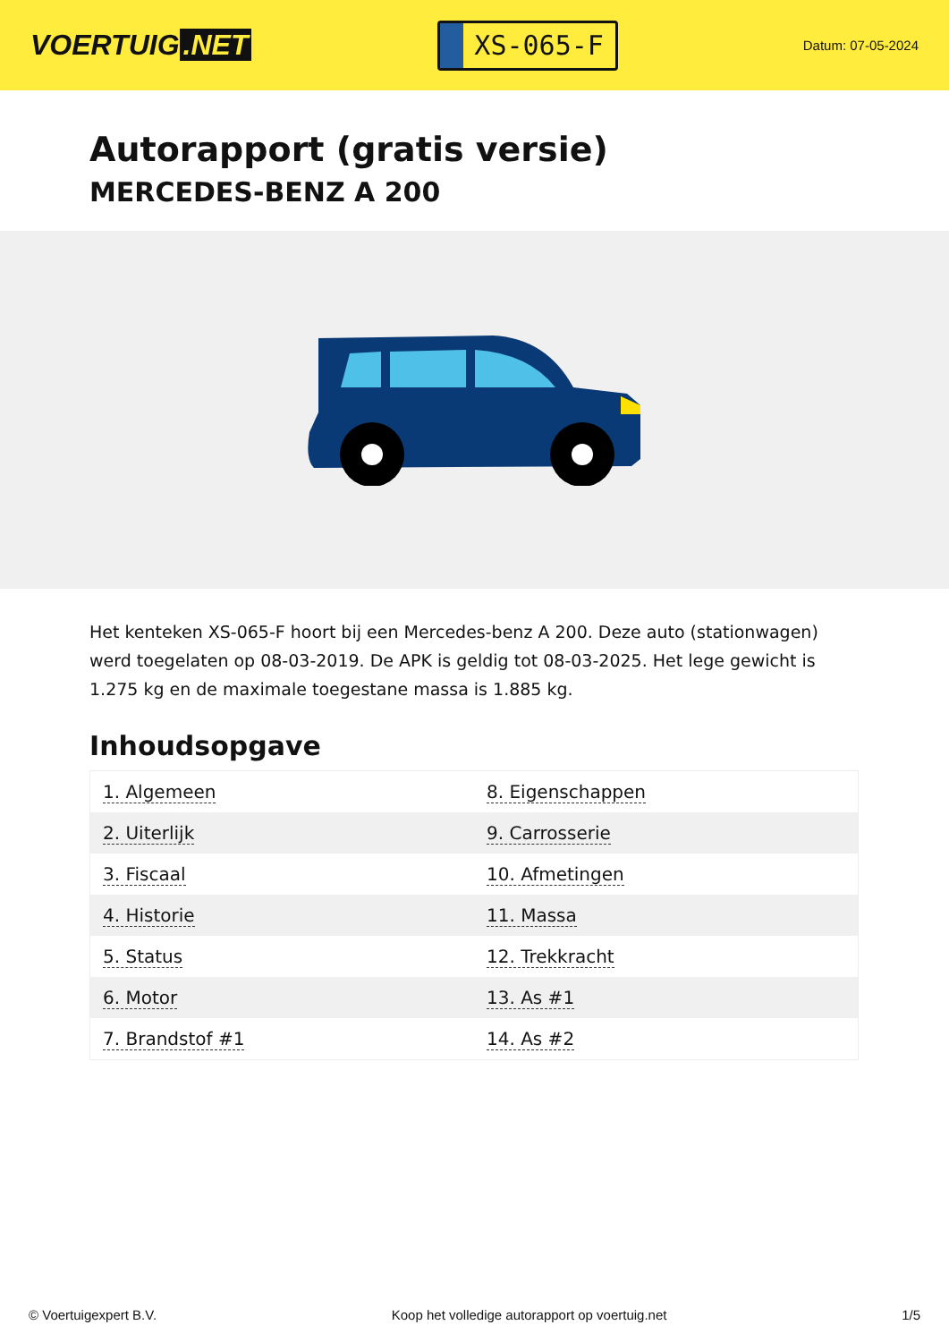VOERTUIG.NET
XS-065-F
Datum: 07-05-2024
Autorapport (gratis versie)
MERCEDES-BENZ A 200
Het kenteken XS-065-F hoort bij een Mercedes-benz A 200. Deze auto (stationwagen) werd toegelaten op 08-03-2019. De APK is geldig tot 08-03-2025. Het lege gewicht is 1.275 kg en de maximale toegestane massa is 1.885 kg.
Inhoudsopgave
| 1. Algemeen | 8. Eigenschappen |
| 2. Uiterlijk | 9. Carrosserie |
| 3. Fiscaal | 10. Afmetingen |
| 4. Historie | 11. Massa |
| 5. Status | 12. Trekkracht |
| 6. Motor | 13. As #1 |
| 7. Brandstof #1 | 14. As #2 |
© Voertuigexpert B.V. Koop het volledige autorapport op voertuig.net 1/5